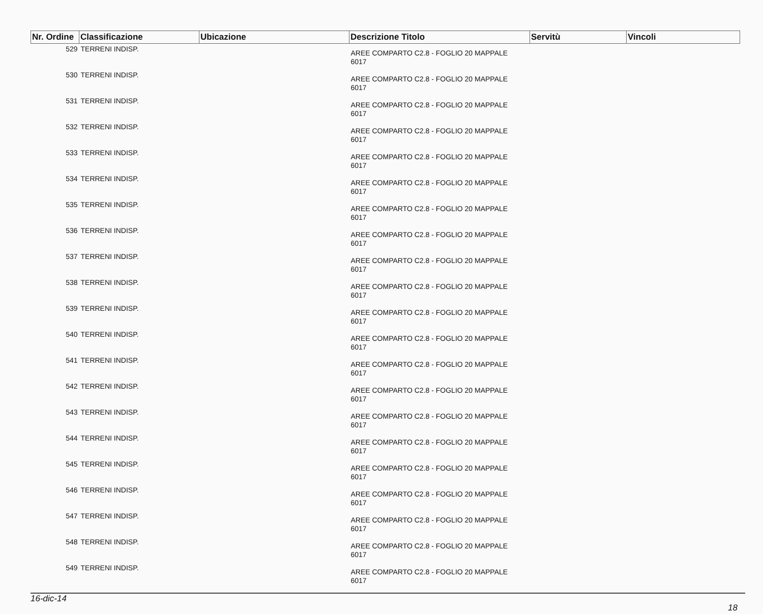| Nr. Ordine | Classificazione | Ubicazione | Descrizione Titolo | Servitù | Vincoli |
| --- | --- | --- | --- | --- | --- |
| 529 | TERRENI INDISP. | | AREE COMPARTO C2.8 - FOGLIO 20 MAPPALE 6017 | | |
| 530 | TERRENI INDISP. | | AREE COMPARTO C2.8 - FOGLIO 20 MAPPALE 6017 | | |
| 531 | TERRENI INDISP. | | AREE COMPARTO C2.8 - FOGLIO 20 MAPPALE 6017 | | |
| 532 | TERRENI INDISP. | | AREE COMPARTO C2.8 - FOGLIO 20 MAPPALE 6017 | | |
| 533 | TERRENI INDISP. | | AREE COMPARTO C2.8 - FOGLIO 20 MAPPALE 6017 | | |
| 534 | TERRENI INDISP. | | AREE COMPARTO C2.8 - FOGLIO 20 MAPPALE 6017 | | |
| 535 | TERRENI INDISP. | | AREE COMPARTO C2.8 - FOGLIO 20 MAPPALE 6017 | | |
| 536 | TERRENI INDISP. | | AREE COMPARTO C2.8 - FOGLIO 20 MAPPALE 6017 | | |
| 537 | TERRENI INDISP. | | AREE COMPARTO C2.8 - FOGLIO 20 MAPPALE 6017 | | |
| 538 | TERRENI INDISP. | | AREE COMPARTO C2.8 - FOGLIO 20 MAPPALE 6017 | | |
| 539 | TERRENI INDISP. | | AREE COMPARTO C2.8 - FOGLIO 20 MAPPALE 6017 | | |
| 540 | TERRENI INDISP. | | AREE COMPARTO C2.8 - FOGLIO 20 MAPPALE 6017 | | |
| 541 | TERRENI INDISP. | | AREE COMPARTO C2.8 - FOGLIO 20 MAPPALE 6017 | | |
| 542 | TERRENI INDISP. | | AREE COMPARTO C2.8 - FOGLIO 20 MAPPALE 6017 | | |
| 543 | TERRENI INDISP. | | AREE COMPARTO C2.8 - FOGLIO 20 MAPPALE 6017 | | |
| 544 | TERRENI INDISP. | | AREE COMPARTO C2.8 - FOGLIO 20 MAPPALE 6017 | | |
| 545 | TERRENI INDISP. | | AREE COMPARTO C2.8 - FOGLIO 20 MAPPALE 6017 | | |
| 546 | TERRENI INDISP. | | AREE COMPARTO C2.8 - FOGLIO 20 MAPPALE 6017 | | |
| 547 | TERRENI INDISP. | | AREE COMPARTO C2.8 - FOGLIO 20 MAPPALE 6017 | | |
| 548 | TERRENI INDISP. | | AREE COMPARTO C2.8 - FOGLIO 20 MAPPALE 6017 | | |
| 549 | TERRENI INDISP. | | AREE COMPARTO C2.8 - FOGLIO 20 MAPPALE 6017 | | |
16-dic-14
18